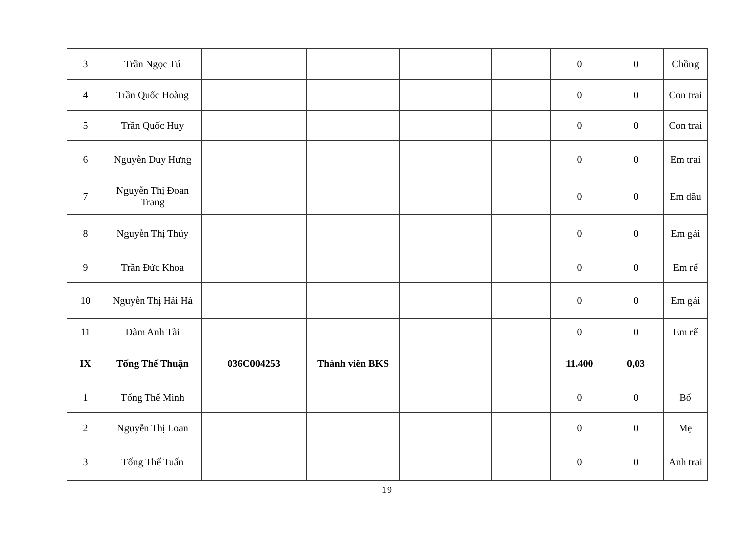| 3 | Trần Ngọc Tú | | | | | 0 | 0 | Chồng |
| 4 | Trần Quốc Hoàng | | | | | 0 | 0 | Con trai |
| 5 | Trần Quốc Huy | | | | | 0 | 0 | Con trai |
| 6 | Nguyễn Duy Hưng | | | | | 0 | 0 | Em trai |
| 7 | Nguyễn Thị Đoan Trang | | | | | 0 | 0 | Em dâu |
| 8 | Nguyễn Thị Thúy | | | | | 0 | 0 | Em gái |
| 9 | Trần Đức Khoa | | | | | 0 | 0 | Em rể |
| 10 | Nguyễn Thị Hải Hà | | | | | 0 | 0 | Em gái |
| 11 | Đàm Anh Tài | | | | | 0 | 0 | Em rể |
| IX | Tống Thế Thuận | 036C004253 | Thành viên BKS | | | 11.400 | 0,03 | |
| 1 | Tống Thế Minh | | | | | 0 | 0 | Bố |
| 2 | Nguyễn Thị Loan | | | | | 0 | 0 | Mẹ |
| 3 | Tống Thế Tuấn | | | | | 0 | 0 | Anh trai |
19